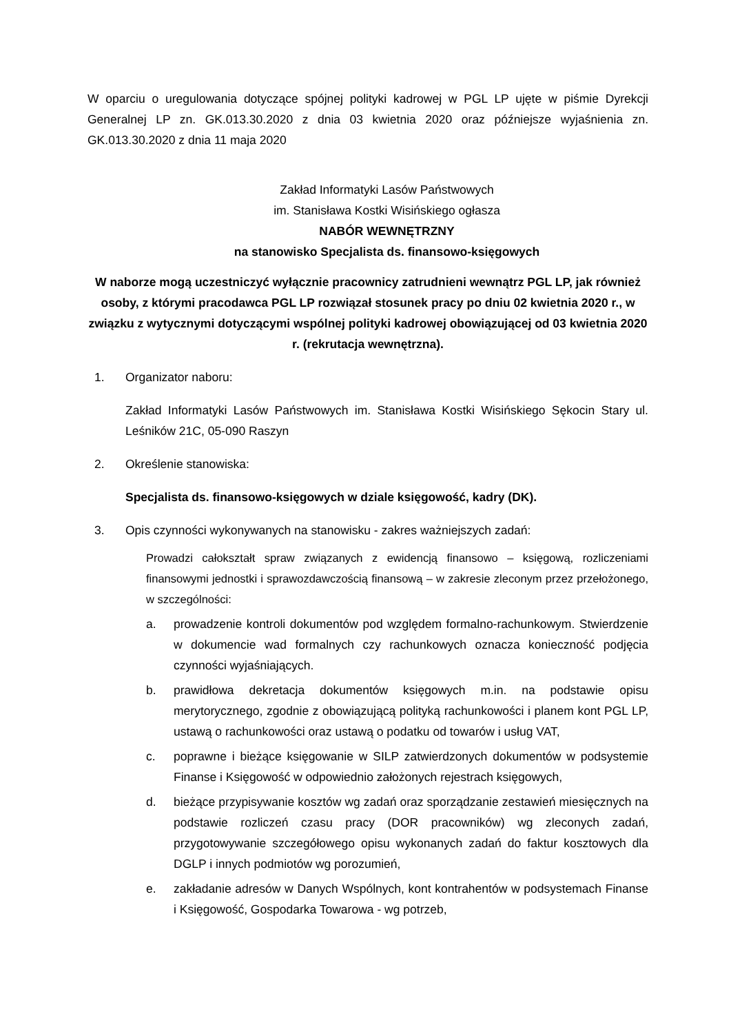W oparciu o uregulowania dotyczące spójnej polityki kadrowej w PGL LP ujęte w piśmie Dyrekcji Generalnej LP zn. GK.013.30.2020 z dnia 03 kwietnia 2020 oraz późniejsze wyjaśnienia zn. GK.013.30.2020 z dnia 11 maja 2020
Zakład Informatyki Lasów Państwowych
im. Stanisława Kostki Wisińskiego ogłasza
NABÓR WEWNĘTRZNY
na stanowisko Specjalista ds. finansowo-księgowych
W naborze mogą uczestniczyć wyłącznie pracownicy zatrudnieni wewnątrz PGL LP, jak również osoby, z którymi pracodawca PGL LP rozwiązał stosunek pracy po dniu 02 kwietnia 2020 r., w związku z wytycznymi dotyczącymi wspólnej polityki kadrowej obowiązującej od 03 kwietnia 2020 r. (rekrutacja wewnętrzna).
1. Organizator naboru:
Zakład Informatyki Lasów Państwowych im. Stanisława Kostki Wisińskiego Sękocin Stary ul. Leśników 21C, 05-090 Raszyn
2. Określenie stanowiska:
Specjalista ds. finansowo-księgowych w dziale księgowość, kadry (DK).
3. Opis czynności wykonywanych na stanowisku - zakres ważniejszych zadań:
Prowadzi całokształt spraw związanych z ewidencją finansowo – księgową, rozliczeniami finansowymi jednostki i sprawozdawczością finansową – w zakresie zleconym przez przełożonego, w szczególności:
a. prowadzenie kontroli dokumentów pod względem formalno-rachunkowym. Stwierdzenie w dokumencie wad formalnych czy rachunkowych oznacza konieczność podjęcia czynności wyjaśniających.
b. prawidłowa dekretacja dokumentów księgowych m.in. na podstawie opisu merytorycznego, zgodnie z obowiązującą polityką rachunkowości i planem kont PGL LP, ustawą o rachunkowości oraz ustawą o podatku od towarów i usług VAT,
c. poprawne i bieżące księgowanie w SILP zatwierdzonych dokumentów w podsystemie Finanse i Księgowość w odpowiednio założonych rejestrach księgowych,
d. bieżące przypisywanie kosztów wg zadań oraz sporządzanie zestawień miesięcznych na podstawie rozliczeń czasu pracy (DOR pracowników) wg zleconych zadań, przygotowywanie szczegółowego opisu wykonanych zadań do faktur kosztowych dla DGLP i innych podmiotów wg porozumień,
e. zakładanie adresów w Danych Wspólnych, kont kontrahentów w podsystemach Finanse i Księgowość, Gospodarka Towarowa - wg potrzeb,